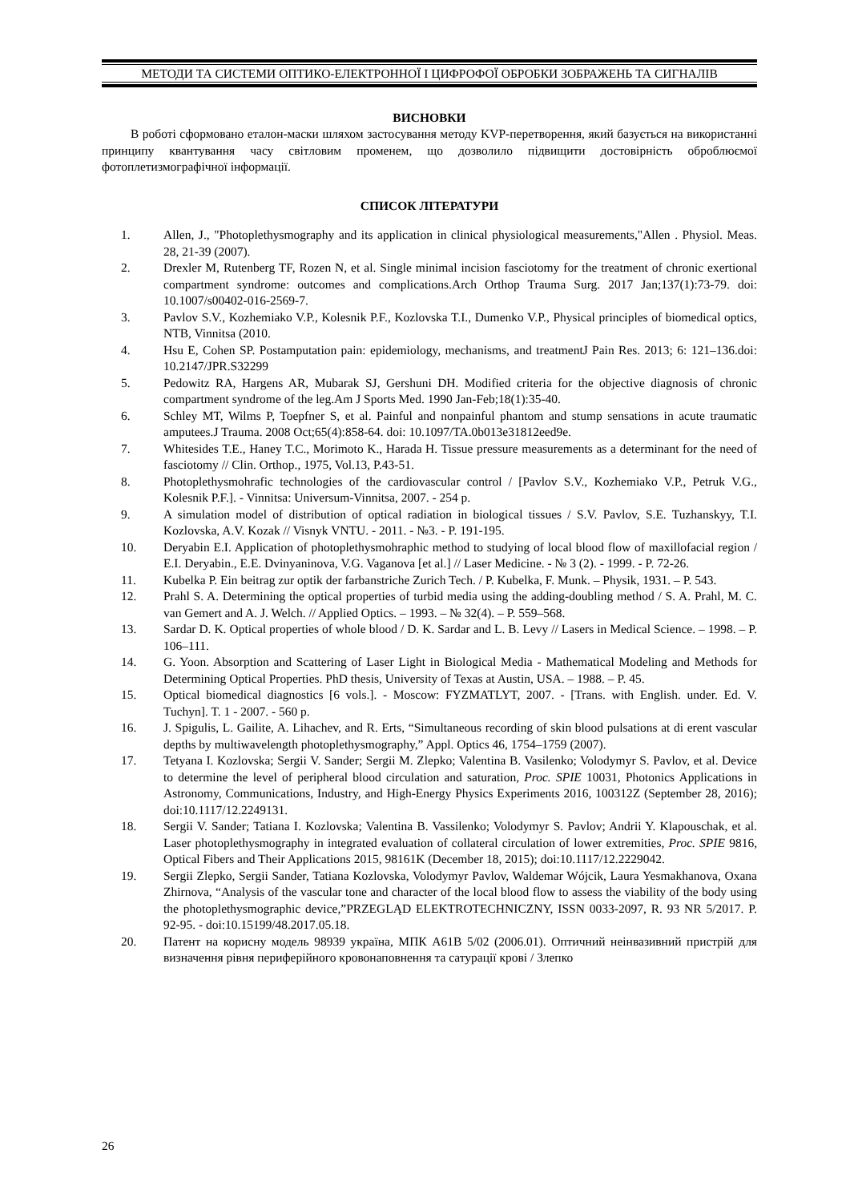МЕТОДИ ТА СИСТЕМИ ОПТИКО-ЕЛЕКТРОННОЇ І ЦИФРОФОЇ ОБРОБКИ ЗОБРАЖЕНЬ ТА СИГНАЛІВ
ВИСНОВКИ
В роботі сформовано еталон-маски шляхом застосування методу KVP-перетворення, який базується на використанні принципу квантування часу світловим променем, що дозволило підвищити достовірність оброблюємої фотоплетизмографічної інформації.
СПИСОК ЛІТЕРАТУРИ
1. Allen, J., "Photoplethysmography and its application in clinical physiological measurements,"Allen . Physiol. Meas. 28, 21-39 (2007).
2. Drexler M, Rutenberg TF, Rozen N, et al. Single minimal incision fasciotomy for the treatment of chronic exertional compartment syndrome: outcomes and complications.Arch Orthop Trauma Surg. 2017 Jan;137(1):73-79. doi: 10.1007/s00402-016-2569-7.
3. Pavlov S.V., Kozhemiako V.P., Kolesnik P.F., Kozlovska T.I., Dumenko V.P., Physical principles of biomedical optics, NTB, Vinnitsa (2010.
4. Hsu E, Cohen SP. Postamputation pain: epidemiology, mechanisms, and treatmentJ Pain Res. 2013; 6: 121–136.doi: 10.2147/JPR.S32299
5. Pedowitz RA, Hargens AR, Mubarak SJ, Gershuni DH. Modified criteria for the objective diagnosis of chronic compartment syndrome of the leg.Am J Sports Med. 1990 Jan-Feb;18(1):35-40.
6. Schley MT, Wilms P, Toepfner S, et al. Painful and nonpainful phantom and stump sensations in acute traumatic amputees.J Trauma. 2008 Oct;65(4):858-64. doi: 10.1097/TA.0b013e31812eed9e.
7. Whitesides T.E., Haney T.C., Morimoto K., Harada H. Tissue pressure measurements as a determinant for the need of fasciotomy // Clin. Orthop., 1975, Vol.13, P.43-51.
8. Photoplethysmohrafic technologies of the cardiovascular control / [Pavlov S.V., Kozhemiako V.P., Petruk V.G., Kolesnik P.F.]. - Vinnitsa: Universum-Vinnitsa, 2007. - 254 p.
9. A simulation model of distribution of optical radiation in biological tissues / S.V. Pavlov, S.E. Tuzhanskyy, T.I. Kozlovska, A.V. Kozak // Visnyk VNTU. - 2011. - №3. - P. 191-195.
10. Deryabin E.I. Application of photoplethysmohraphic method to studying of local blood flow of maxillofacial region / E.I. Deryabin., E.E. Dvinyaninova, V.G. Vaganova [et al.] // Laser Medicine. - № 3 (2). - 1999. - P. 72-26.
11. Kubelka P. Ein beitrag zur optik der farbanstriche Zurich Tech. / P. Kubelka, F. Munk. – Physik, 1931. – P. 543.
12. Prahl S. A. Determining the optical properties of turbid media using the adding-doubling method / S. A. Prahl, M. C. van Gemert and A. J. Welch. // Applied Optics. – 1993. – № 32(4). – P. 559–568.
13. Sardar D. K. Optical properties of whole blood / D. K. Sardar and L. B. Levy // Lasers in Medical Science. – 1998. – P. 106–111.
14. G. Yoon. Absorption and Scattering of Laser Light in Biological Media - Mathematical Modeling and Methods for Determining Optical Properties. PhD thesis, University of Texas at Austin, USA. – 1988. – P. 45.
15. Optical biomedical diagnostics [6 vols.]. - Moscow: FYZMATLYT, 2007. - [Trans. with English. under. Ed. V. Tuchyn]. T. 1 - 2007. - 560 p.
16. J. Spigulis, L. Gailite, A. Lihachev, and R. Erts, “Simultaneous recording of skin blood pulsations at di erent vascular depths by multiwavelength photoplethysmography,” Appl. Optics 46, 1754–1759 (2007).
17. Tetyana I. Kozlovska; Sergii V. Sander; Sergii M. Zlepko; Valentina B. Vasilenko; Volodymyr S. Pavlov, et al. Device to determine the level of peripheral blood circulation and saturation, Proc. SPIE 10031, Photonics Applications in Astronomy, Communications, Industry, and High-Energy Physics Experiments 2016, 100312Z (September 28, 2016); doi:10.1117/12.2249131.
18. Sergii V. Sander; Tatiana I. Kozlovska; Valentina B. Vassilenko; Volodymyr S. Pavlov; Andrii Y. Klapouschak, et al. Laser photoplethysmography in integrated evaluation of collateral circulation of lower extremities, Proc. SPIE 9816, Optical Fibers and Their Applications 2015, 98161K (December 18, 2015); doi:10.1117/12.2229042.
19. Sergii Zlepko, Sergii Sander, Tatiana Kozlovska, Volodymyr Pavlov, Waldemar Wójcik, Laura Yesmakhanova, Oxana Zhirnova, “Analysis of the vascular tone and character of the local blood flow to assess the viability of the body using the photoplethysmographic device,”PRZEGLĄD ELEKTROTECHNICZNY, ISSN 0033-2097, R. 93 NR 5/2017. P. 92-95. - doi:10.15199/48.2017.05.18.
20. Патент на корисну модель 98939 україна, МПК A61B 5/02 (2006.01). Оптичний неінвазивний пристрій для визначення рівня периферійного кровонаповнення та сатурації крові / Злепко
26